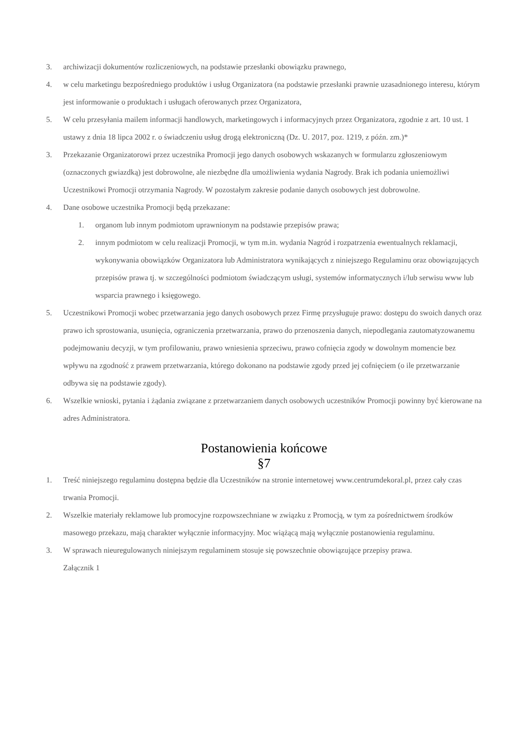3. archiwizacji dokumentów rozliczeniowych, na podstawie przesłanki obowiązku prawnego,
4. w celu marketingu bezpośredniego produktów i usług Organizatora (na podstawie przesłanki prawnie uzasadnionego interesu, którym jest informowanie o produktach i usługach oferowanych przez Organizatora,
5. W celu przesyłania mailem informacji handlowych, marketingowych i informacyjnych przez Organizatora, zgodnie z art. 10 ust. 1 ustawy z dnia 18 lipca 2002 r. o świadczeniu usług drogą elektroniczną (Dz. U. 2017, poz. 1219, z późn. zm.)*
3. Przekazanie Organizatorowi przez uczestnika Promocji jego danych osobowych wskazanych w formularzu zgłoszeniowym (oznaczonych gwiazdką) jest dobrowolne, ale niezbędne dla umożliwienia wydania Nagrody. Brak ich podania uniemożliwi Uczestnikowi Promocji otrzymania Nagrody. W pozostałym zakresie podanie danych osobowych jest dobrowolne.
4. Dane osobowe uczestnika Promocji będą przekazane:
1. organom lub innym podmiotom uprawnionym na podstawie przepisów prawa;
2. innym podmiotom w celu realizacji Promocji, w tym m.in. wydania Nagród i rozpatrzenia ewentualnych reklamacji, wykonywania obowiązków Organizatora lub Administratora wynikających z niniejszego Regulaminu oraz obowiązujących przepisów prawa tj. w szczególności podmiotom świadczącym usługi, systemów informatycznych i/lub serwisu www lub wsparcia prawnego i księgowego.
5. Uczestnikowi Promocji wobec przetwarzania jego danych osobowych przez Firmę przysługuje prawo: dostępu do swoich danych oraz prawo ich sprostowania, usunięcia, ograniczenia przetwarzania, prawo do przenoszenia danych, niepodlegania zautomatyzowanemu podejmowaniu decyzji, w tym profilowaniu, prawo wniesienia sprzeciwu, prawo cofnięcia zgody w dowolnym momencie bez wpływu na zgodność z prawem przetwarzania, którego dokonano na podstawie zgody przed jej cofnięciem (o ile przetwarzanie odbywa się na podstawie zgody).
6. Wszelkie wnioski, pytania i żądania związane z przetwarzaniem danych osobowych uczestników Promocji powinny być kierowane na adres Administratora.
Postanowienia końcowe
§7
1. Treść niniejszego regulaminu dostępna będzie dla Uczestników na stronie internetowej www.centrumdekoral.pl, przez cały czas trwania Promocji.
2. Wszelkie materiały reklamowe lub promocyjne rozpowszechniane w związku z Promocją, w tym za pośrednictwem środków masowego przekazu, mają charakter wyłącznie informacyjny. Moc wiążącą mają wyłącznie postanowienia regulaminu.
3. W sprawach nieuregulowanych niniejszym regulaminem stosuje się powszechnie obowiązujące przepisy prawa.
Załącznik 1